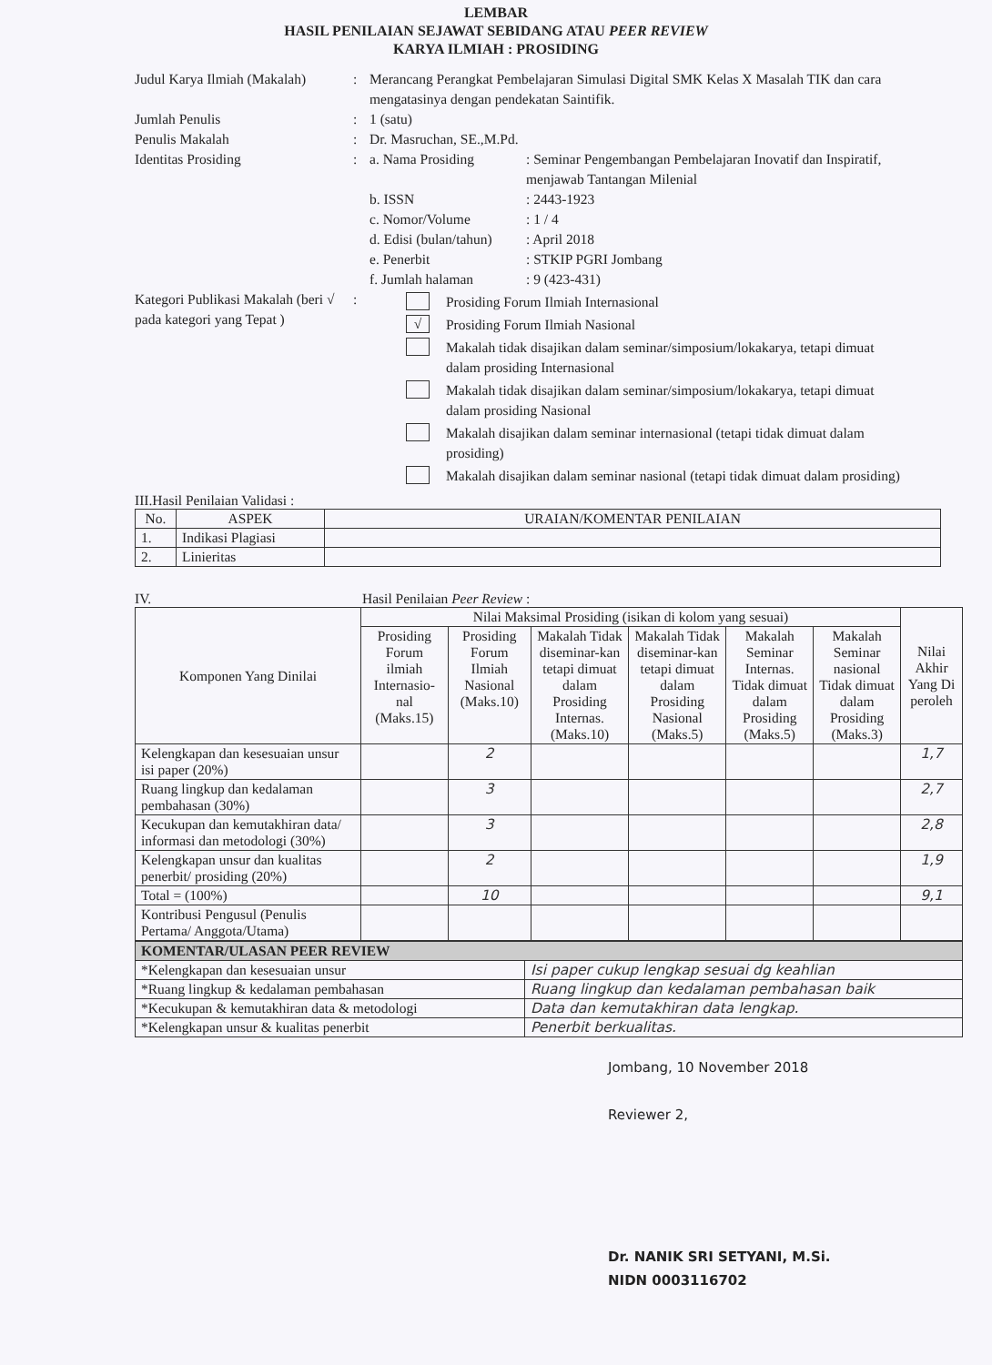LEMBAR
HASIL PENILAIAN SEJAWAT SEBIDANG ATAU PEER REVIEW
KARYA ILMIAH : PROSIDING
Judul Karya Ilmiah (Makalah)
: Merancang Perangkat Pembelajaran Simulasi Digital SMK Kelas X Masalah TIK dan cara mengatasinya dengan pendekatan Saintifik.
Jumlah Penulis : 1 (satu)
Penulis Makalah : Dr. Masruchan, SE.,M.Pd.
Identitas Prosiding : a. Nama Prosiding : Seminar Pengembangan Pembelajaran Inovatif dan Inspiratif, menjawab Tantangan Milenial
b. ISSN : 2443-1923
c. Nomor/Volume : 1 / 4
d. Edisi (bulan/tahun)
: April 2018
e. Penerbit : STKIP PGRI Jombang
f. Jumlah halaman : 9 (423-431)
Kategori Publikasi Makalah (beri √ pada kategori yang Tepat )
:
Prosiding Forum Ilmiah Internasional
√ Prosiding Forum Ilmiah Nasional
Makalah tidak disajikan dalam seminar/simposium/lokakarya, tetapi dimuat dalam prosiding Internasional
Makalah tidak disajikan dalam seminar/simposium/lokakarya, tetapi dimuat dalam prosiding Nasional
Makalah disajikan dalam seminar internasional (tetapi tidak dimuat dalam prosiding)
Makalah disajikan dalam seminar nasional (tetapi tidak dimuat dalam prosiding)
III.Hasil Penilaian Validasi :
| No. | ASPEK | URAIAN/KOMENTAR PENILAIAN |
| --- | --- | --- |
| 1. | Indikasi Plagiasi | |
| 2. | Linieritas | |
IV. Hasil Penilaian Peer Review :
| Komponen Yang Dinilai | Nilai Maksimal Prosiding (isikan di kolom yang sesuai) | | | | | | Nilai Akhir Yang Di peroleh |
| --- | --- | --- | --- | --- | --- | --- | --- |
| | Prosiding Forum ilmiah Internasio-nal (Maks.15) | Prosiding Forum Ilmiah Nasional (Maks.10) | Makalah Tidak diseminar-kan tetapi dimuat dalam Prosiding Internas. (Maks.10) | Makalah Tidak diseminar-kan tetapi dimuat dalam Prosiding Nasional (Maks.5) | Makalah Seminar Internas. Tidak dimuat dalam Prosiding (Maks.5) | Makalah Seminar nasional Tidak dimuat dalam Prosiding (Maks.3) | |
| Kelengkapan dan kesesuaian unsur isi paper (20%) | | 2 | | | | | 1,7 |
| Ruang lingkup dan kedalaman pembahasan (30%) | | 3 | | | | | 2,7 |
| Kecukupan dan kemutakhiran data/ informasi dan metodologi (30%) | | 3 | | | | | 2,8 |
| Kelengkapan unsur dan kualitas penerbit/ prosiding (20%) | | 2 | | | | | 1,9 |
| Total = (100%) | | 10 | | | | | 9,1 |
| Kontribusi Pengusul (Penulis Pertama/ Anggota/Utama) | | | | | | | |
| KOMENTAR/ULASAN PEER REVIEW | |
| --- | --- |
| *Kelengkapan dan kesesuaian unsur | Isi paper cukup lengkap sesuai dg keahlian |
| *Ruang lingkup & kedalaman pembahasan | Ruang lingkup dan kedalaman pembahasan baik |
| *Kecukupan & kemutakhiran data & metodologi | Data dan kemutakhiran data lengkap. |
| *Kelengkapan unsur & kualitas penerbit | Penerbit berkualitas. |
Jombang, 10 November 2018
Reviewer 2,
Dr. NANIK SRI SETYANI, M.Si.
NIDN 0003116702